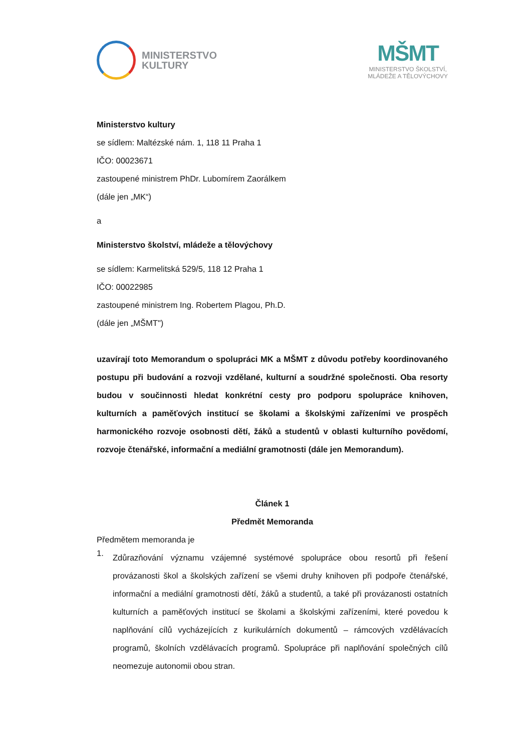MINISTERSTVO
KULTURY
MŠMT
MINISTERSTVO ŠKOLSTVÍ,
MLÁDEŽE A TĚLOVÝCHOVY
Ministerstvo kultury
se sídlem: Maltézské nám. 1, 118 11 Praha 1
IČO: 00023671
zastoupené ministrem PhDr. Lubomírem Zaorálkem
(dále jen „MK“)
a
Ministerstvo školství, mládeže a tělovýchovy
se sídlem: Karmelitská 529/5, 118 12 Praha 1
IČO: 00022985
zastoupené ministrem Ing. Robertem Plagou, Ph.D.
(dále jen „MŠMT")
uzavírají toto Memorandum o spolupráci MK a MŠMT z důvodu potřeby koordinovaného postupu při budování a rozvoji vzdělané, kulturní a soudržné společnosti. Oba resorty budou v součinnosti hledat konkrétní cesty pro podporu spolupráce knihoven, kulturních a paměťových institucí se školami a školskými zařízeními ve prospěch harmonického rozvoje osobnosti dětí, žáků a studentů v oblasti kulturního povědomí, rozvoje čtenářské, informační a mediální gramotnosti (dále jen Memorandum).
Článek 1
Předmět Memoranda
Předmětem memoranda je
1.
Zdůrazňování významu vzájemné systémové spolupráce obou resortů při řešení provázanosti škol a školských zařízení se všemi druhy knihoven při podpoře čtenářské, informační a mediální gramotnosti dětí, žáků a studentů, a také při provázanosti ostatních kulturních a paměťových institucí se školami a školskými zařízeními, které povedou k naplňování cílů vycházejících z kurikulárních dokumentů – rámcových vzdělávacích programů, školních vzdělávacích programů. Spolupráce při naplňování společných cílů neomezuje autonomii obou stran.